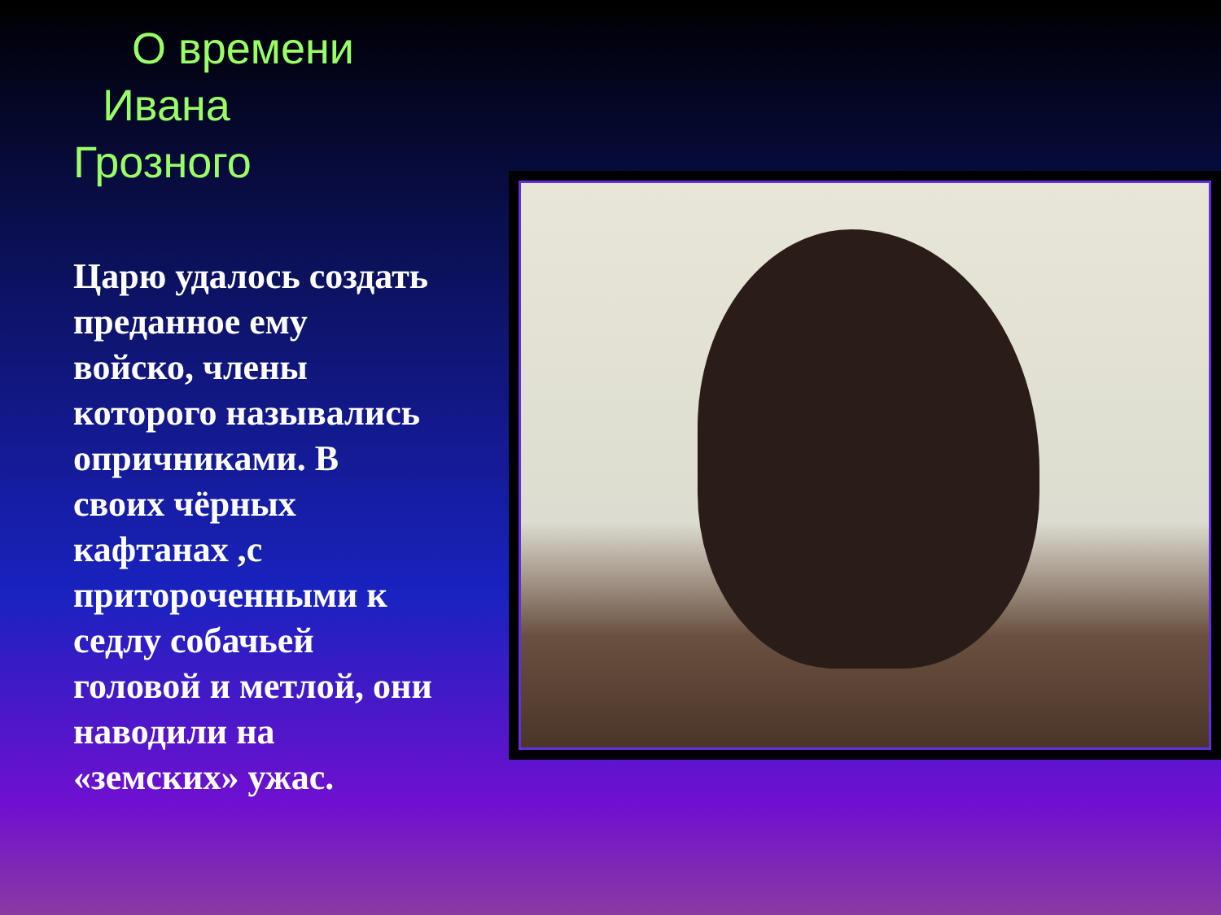О времени
Ивана
Грозного
Царю удалось создать преданное ему войско, члены которого назывались опричниками. В своих чёрных кафтанах ,с приторoченными к седлу собачьей головой и метлой, они наводили на «земских» ужас.